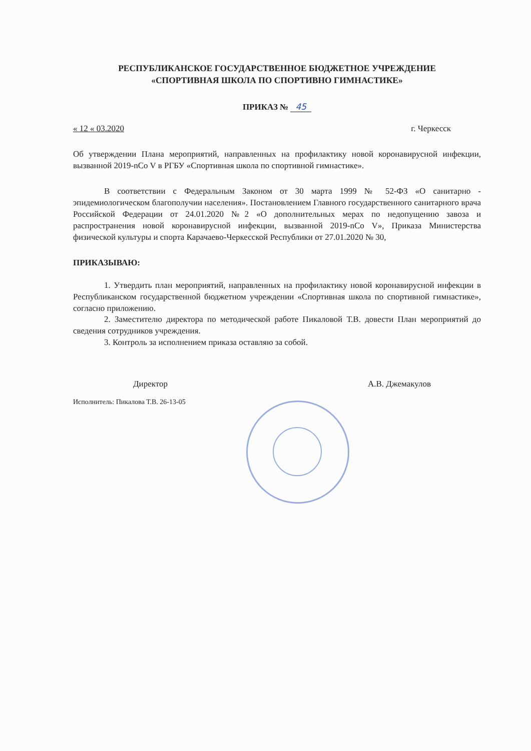РЕСПУБЛИКАНСКОЕ ГОСУДАРСТВЕННОЕ БЮДЖЕТНОЕ УЧРЕЖДЕНИЕ
«СПОРТИВНАЯ ШКОЛА ПО СПОРТИВНО ГИМНАСТИКЕ»
ПРИКАЗ № 45
« 12 « 03.2020 г. Черкесск
Об утверждении Плана мероприятий, направленных на профилактику новой коронавирусной инфекции, вызванной 2019-nCo V в РГБУ «Спортивная школа по спортивной гимнастике».
В соответствии с Федеральным Законом от 30 марта 1999 № 52-ФЗ «О санитарно - эпидемиологическом благополучии населения». Постановлением Главного государственного санитарного врача Российской Федерации от 24.01.2020 №2 «О дополнительных мерах по недопущению завоза и распространения новой коронавирусной инфекции, вызванной 2019-nCo V», Приказа Министерства физической культуры и спорта Карачаево-Черкесской Республики от 27.01.2020 № 30,
ПРИКАЗЫВАЮ:
1. Утвердить план мероприятий, направленных на профилактику новой коронавирусной инфекции в Республиканском государственной бюджетном учреждении «Спортивная школа по спортивной гимнастике», согласно приложению.
2. Заместителю директора по методической работе Пикаловой Т.В. довести План мероприятий до сведения сотрудников учреждения.
3. Контроль за исполнением приказа оставляю за собой.
Директор А.В. Джемакулов
Исполнитель: Пикалова Т.В. 26-13-05